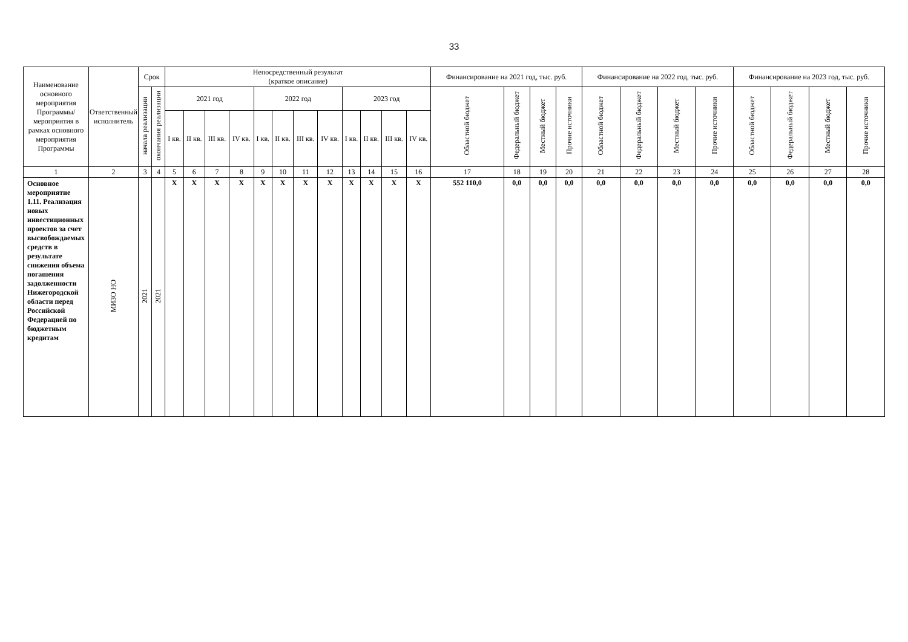33
| Наименование основного мероприятия Программы/ мероприятия в рамках основного мероприятия Программы | Ответственный исполнитель | Срок | | Непосредственный результат (краткое описание) | | | | | | | | | | | | Финансирование на 2021 год, тыс. руб. | | | | Финансирование на 2022 год, тыс. руб. | | | | Финансирование на 2023 год, тыс. руб. | | | |
| --- | --- | --- | --- | --- | --- | --- | --- | --- | --- | --- | --- | --- | --- | --- | --- | --- | --- | --- | --- | --- | --- | --- | --- | --- | --- | --- | --- |
| | | начала реализации | окончания реализации | 2021 год | | | | 2022 год | | | | 2023 год | | | | Областной бюджет | Федеральный бюджет | Местный бюджет | Прочие источники | Областной бюджет | Федеральный бюджет | Местный бюджет | Прочие источники | Областной бюджет | Федеральный бюджет | Местный бюджет | Прочие источники |
| | | | | I кв. | II кв. | III кв. | IV кв. | I кв. | II кв. | III кв. | IV кв. | I кв. | II кв. | III кв. | IV кв. | | | | | | | | | | | | |
| 1 | 2 | 3 | 4 | 5 | 6 | 7 | 8 | 9 | 10 | 11 | 12 | 13 | 14 | 15 | 16 | 17 | 18 | 19 | 20 | 21 | 22 | 23 | 24 | 25 | 26 | 27 | 28 |
| Основное мероприятие 1.11. Реализация новых инвестиционных проектов за счет высвобождаемых средств в результате снижения объема погашения задолженности Нижегородской области перед Российской Федерацией по бюджетным кредитам | МИЗО НО | 2021 | 2021 | X | X | X | X | X | X | X | X | X | X | X | X | 552 110,0 | 0,0 | 0,0 | 0,0 | 0,0 | 0,0 | 0,0 | 0,0 | 0,0 | 0,0 | 0,0 | 0,0 |